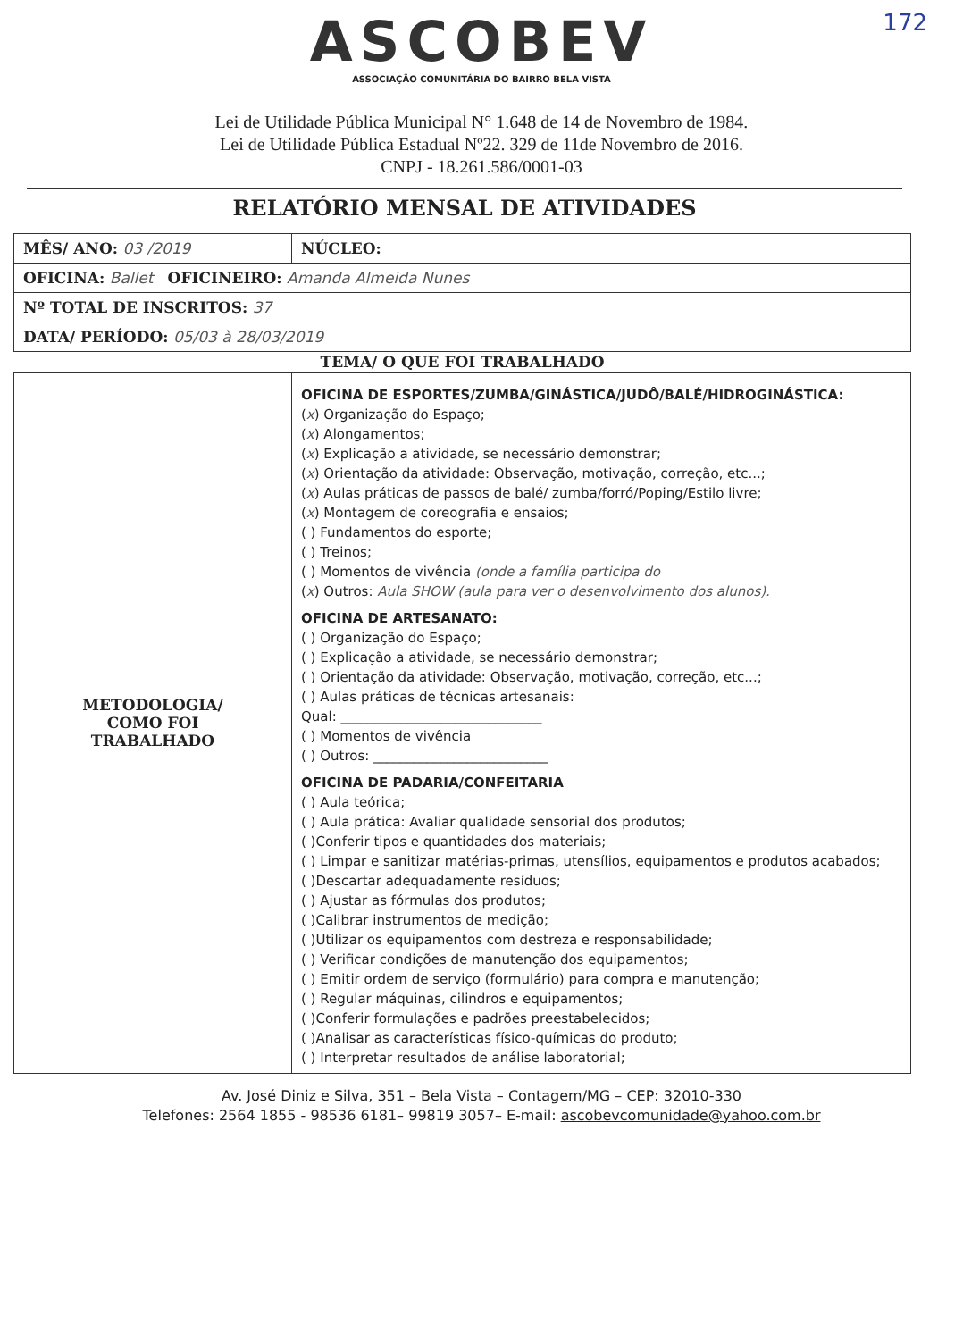172
ASCOBEV
ASSOCIAÇÃO COMUNITÁRIA DO BAIRRO BELA VISTA
Lei de Utilidade Pública Municipal N° 1.648 de 14 de Novembro de 1984.
Lei de Utilidade Pública Estadual Nº22. 329 de 11de Novembro de 2016.
CNPJ - 18.261.586/0001-03
RELATÓRIO MENSAL DE ATIVIDADES
| MÊS/ ANO: 03 /2019 | NÚCLEO: |
| OFICINA: Ballet OFICINEIRO: Amanda Almeida Nunes | |
| Nº TOTAL DE INSCRITOS: 37 | |
| DATA/ PERÍODO: 05/03 à 28/03/2019 | |
| TEMA/ O QUE FOI TRABALHADO | |
| METODOLOGIA/ COMO FOI TRABALHADO | OFICINA DE ESPORTES/ZUMBA/GINÁSTICA/JUDÔ/BALÉ/HIDROGINÁSTICA: ( x ) Organização do Espaço; ( x ) Alongamentos; ( x ) Explicação a atividade, se necessário demonstrar; ( x ) Orientação da atividade: Observação, motivação, correção, etc...; ( x ) Aulas práticas de passos de balé/ zumba/forró/Poping/Estilo livre; ( x ) Montagem de coreografia e ensaios; ( ) Fundamentos do esporte; ( ) Treinos; ( ) Momentos de vivência (onde a família participa do ( x ) Outros: Aula SHOW (aula para ver o desenvolvimento dos alunos). OFICINA DE ARTESANATO: ( ) Organização do Espaço; ( ) Explicação a atividade, se necessário demonstrar; ( ) Orientação da atividade: Observação, motivação, correção, etc...; ( ) Aulas práticas de técnicas artesanais: Qual: ______________________________ ( ) Momentos de vivência ( ) Outros: __________________________ OFICINA DE PADARIA/CONFEITARIA ( ) Aula teórica; ( ) Aula prática: Avaliar qualidade sensorial dos produtos; ( )Conferir tipos e quantidades dos materiais; ( ) Limpar e sanitizar matérias-primas, utensílios, equipamentos e produtos acabados; ( )Descartar adequadamente resíduos; ( ) Ajustar as fórmulas dos produtos; ( )Calibrar instrumentos de medição; ( )Utilizar os equipamentos com destreza e responsabilidade; ( ) Verificar condições de manutenção dos equipamentos; ( ) Emitir ordem de serviço (formulário) para compra e manutenção; ( ) Regular máquinas, cilindros e equipamentos; ( )Conferir formulações e padrões preestabelecidos; ( )Analisar as características físico-químicas do produto; ( ) Interpretar resultados de análise laboratorial; |
Av. José Diniz e Silva, 351 – Bela Vista – Contagem/MG – CEP: 32010-330
Telefones: 2564 1855 - 98536 6181– 99819 3057– E-mail: ascobevcomunidade@yahoo.com.br